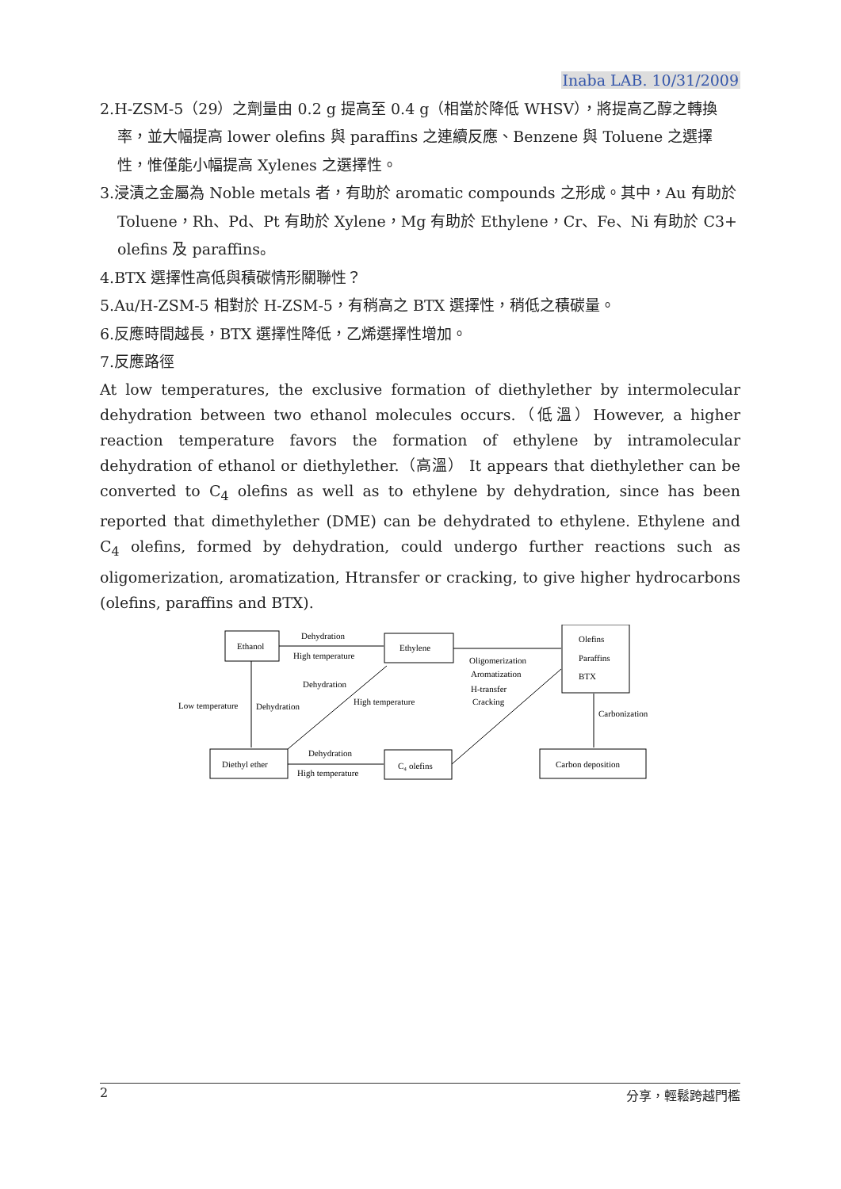Inaba LAB. 10/31/2009
2.H-ZSM-5（29）之劑量由 0.2 g 提高至 0.4 g（相當於降低 WHSV），將提高乙醇之轉換率，並大幅提高 lower olefins 與 paraffins 之連續反應、Benzene 與 Toluene 之選擇性，惟僅能小幅提高 Xylenes 之選擇性。
3.浸漬之金屬為 Noble metals 者，有助於 aromatic compounds 之形成。其中，Au 有助於 Toluene，Rh、Pd、Pt 有助於 Xylene，Mg 有助於 Ethylene，Cr、Fe、Ni 有助於 C3+ olefins 及 paraffins。
4.BTX 選擇性高低與積碳情形關聯性？
5.Au/H-ZSM-5 相對於 H-ZSM-5，有稍高之 BTX 選擇性，稍低之積碳量。
6.反應時間越長，BTX 選擇性降低，乙烯選擇性增加。
7.反應路徑
At low temperatures, the exclusive formation of diethylether by intermolecular dehydration between two ethanol molecules occurs.（低溫）However, a higher reaction temperature favors the formation of ethylene by intramolecular dehydration of ethanol or diethylether.（高溫） It appears that diethylether can be converted to C<sub>4</sub> olefins as well as to ethylene by dehydration, since has been reported that dimethylether (DME) can be dehydrated to ethylene. Ethylene and C<sub>4</sub> olefins, formed by dehydration, could undergo further reactions such as oligomerization, aromatization, Htransfer or cracking, to give higher hydrocarbons (olefins, paraffins and BTX).
Ethanol
Ethylene
Olefins
Paraffins
BTX
Diethyl ether
C₄ olefins
Carbon deposition
Dehydration
High temperature
Oligomerization
Aromatization
H-transfer
Cracking
Dehydration
High temperature
Low temperature
Dehydration
Carbonization
Dehydration
High temperature
2 分享，輕鬆跨越門檻